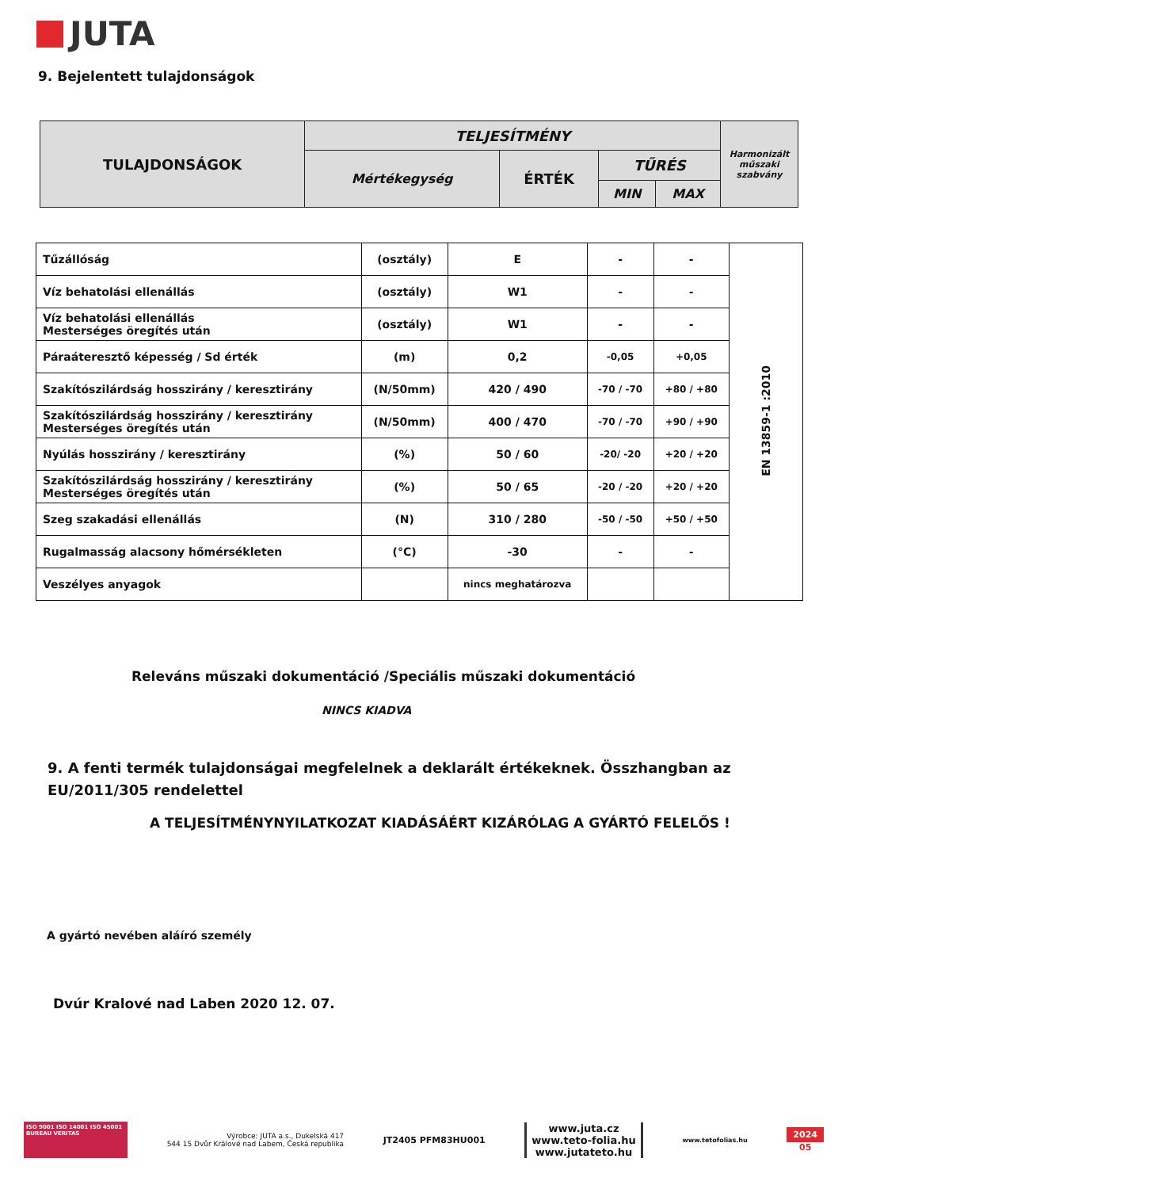JUTA
9. Bejelentett tulajdonságok
| TULAJDONSÁGOK | TELJESÍTMÉNY | | | | Harmonizált műszaki szabvány |
| | Mértékegység | ÉRTÉK | TŰRÉS | | |
| | | | MIN | MAX | |
| Tűzállóság | (osztály) | E | - | - | EN 13859-1 :2010 |
| Víz behatolási ellenállás | (osztály) | W1 | - | - | |
| Víz behatolási ellenállás Mesterséges öregítés után | (osztály) | W1 | - | - | |
| Páraáteresztő képesség / Sd érték | (m) | 0,2 | -0,05 | +0,05 | |
| Szakítószilárdság hosszirány / keresztirány | (N/50mm) | 420 / 490 | -70 / -70 | +80 / +80 | |
| Szakítószilárdság hosszirány / keresztirány Mesterséges öregítés után | (N/50mm) | 400 / 470 | -70 / -70 | +90 / +90 | |
| Nyúlás hosszirány / keresztirány | (%) | 50 / 60 | -20/ -20 | +20 / +20 | |
| Szakítószilárdság hosszirány / keresztirány Mesterséges öregítés után | (%) | 50 / 65 | -20 / -20 | +20 / +20 | |
| Szeg szakadási ellenállás | (N) | 310 / 280 | -50 / -50 | +50 / +50 | |
| Rugalmasság alacsony hőmérsékleten | (°C) | -30 | - | - | |
| Veszélyes anyagok | | nincs meghatározva | | | |
Releváns műszaki dokumentáció /Speciális műszaki dokumentáció
NINCS KIADVA
9. A fenti termék tulajdonságai megfelelnek a deklarált értékeknek. Összhangban az EU/2011/305 rendelettel
A TELJESÍTMÉNYNYILATKOZAT KIADÁSÁÉRT KIZÁRÓLAG A GYÁRTÓ FELELŐS !
A gyártó nevében aláíró személy
Dvúr Kralové nad Laben 2020 12. 07.
ISO 9001 ISO 14001 ISO 45001 BUREAU VERITAS
Výrobce: JUTA a.s., Dukelská 417
544 15 Dvůr Králové nad Labem, Česká republika
JT2405 PFM83HU001
www.juta.cz
www.teto-folia.hu
www.jutateto.hu
www.tetofolias.hu
2024
05